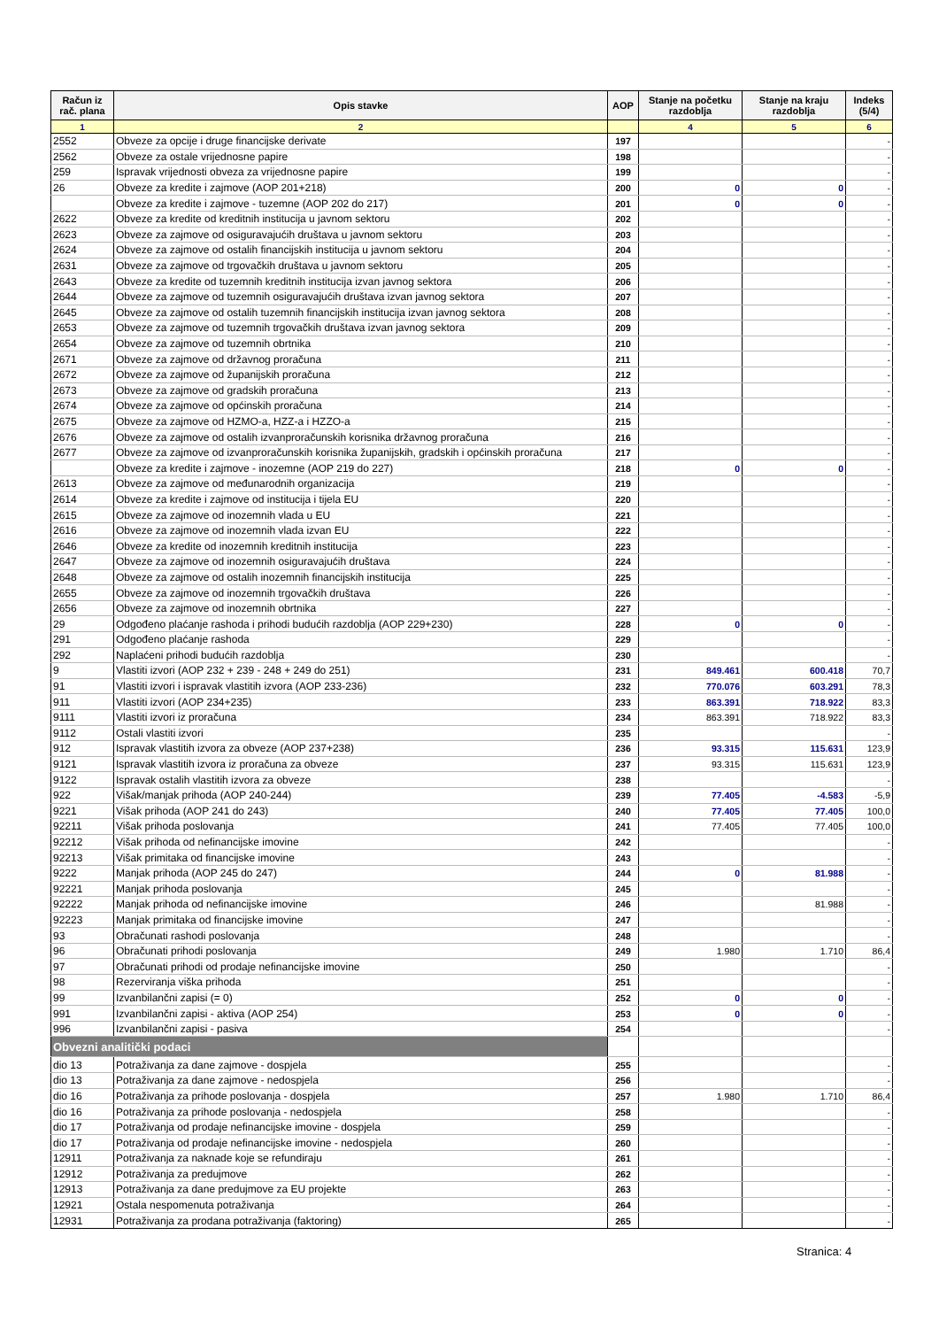| Račun iz rač. plana | Opis stavke | AOP | Stanje na početku razdoblja | Stanje na kraju razdoblja | Indeks (5/4) |
| --- | --- | --- | --- | --- | --- |
| 1 | 2 | | 4 | 5 | 6 |
| 2552 | Obveze za opcije i druge financijske derivate | 197 | | | - |
| 2562 | Obveze za ostale vrijednosne papire | 198 | | | - |
| 259 | Ispravak vrijednosti obveza za vrijednosne papire | 199 | | | - |
| 26 | Obveze za kredite i zajmove (AOP 201+218) | 200 | 0 | 0 | - |
| | Obveze za kredite i zajmove - tuzemne (AOP 202 do 217) | 201 | 0 | 0 | - |
| 2622 | Obveze za kredite od kreditnih institucija u javnom sektoru | 202 | | | - |
| 2623 | Obveze za zajmove od osiguravajućih društava u javnom sektoru | 203 | | | - |
| 2624 | Obveze za zajmove od ostalih financijskih institucija u javnom sektoru | 204 | | | - |
| 2631 | Obveze za zajmove od trgovačkih društava u javnom sektoru | 205 | | | - |
| 2643 | Obveze za kredite od tuzemnih kreditnih institucija izvan javnog sektora | 206 | | | - |
| 2644 | Obveze za zajmove od tuzemnih osiguravajućih društava izvan javnog sektora | 207 | | | - |
| 2645 | Obveze za zajmove od ostalih tuzemnih financijskih institucija izvan javnog sektora | 208 | | | - |
| 2653 | Obveze za zajmove od tuzemnih trgovačkih društava izvan javnog sektora | 209 | | | - |
| 2654 | Obveze za zajmove od tuzemnih obrtnika | 210 | | | - |
| 2671 | Obveze za zajmove od državnog proračuna | 211 | | | - |
| 2672 | Obveze za zajmove od županijskih proračuna | 212 | | | - |
| 2673 | Obveze za zajmove od gradskih proračuna | 213 | | | - |
| 2674 | Obveze za zajmove od općinskih proračuna | 214 | | | - |
| 2675 | Obveze za zajmove od HZMO-a, HZZ-a i HZZO-a | 215 | | | - |
| 2676 | Obveze za zajmove od ostalih izvanproračunskih korisnika državnog proračuna | 216 | | | - |
| 2677 | Obveze za zajmove od izvanproračunskih korisnika županijskih, gradskih i općinskih proračuna | 217 | | | - |
| | Obveze za kredite i zajmove - inozemne (AOP 219 do 227) | 218 | 0 | 0 | - |
| 2613 | Obveze za zajmove od međunarodnih organizacija | 219 | | | - |
| 2614 | Obveze za kredite i zajmove od institucija i tijela EU | 220 | | | - |
| 2615 | Obveze za zajmove od inozemnih vlada u EU | 221 | | | - |
| 2616 | Obveze za zajmove od inozemnih vlada izvan EU | 222 | | | - |
| 2646 | Obveze za kredite od inozemnih kreditnih institucija | 223 | | | - |
| 2647 | Obveze za zajmove od inozemnih osiguravajućih društava | 224 | | | - |
| 2648 | Obveze za zajmove od ostalih inozemnih financijskih institucija | 225 | | | - |
| 2655 | Obveze za zajmove od inozemnih trgovačkih društava | 226 | | | - |
| 2656 | Obveze za zajmove od inozemnih obrtnika | 227 | | | - |
| 29 | Odgođeno plaćanje rashoda i prihodi budućih razdoblja (AOP 229+230) | 228 | 0 | 0 | - |
| 291 | Odgođeno plaćanje rashoda | 229 | | | - |
| 292 | Naplaćeni prihodi budućih razdoblja | 230 | | | - |
| 9 | Vlastiti izvori (AOP 232 + 239 - 248 + 249 do 251) | 231 | 849.461 | 600.418 | 70,7 |
| 91 | Vlastiti izvori i ispravak vlastitih izvora (AOP 233-236) | 232 | 770.076 | 603.291 | 78,3 |
| 911 | Vlastiti izvori (AOP 234+235) | 233 | 863.391 | 718.922 | 83,3 |
| 9111 | Vlastiti izvori iz proračuna | 234 | 863.391 | 718.922 | 83,3 |
| 9112 | Ostali vlastiti izvori | 235 | | | - |
| 912 | Ispravak vlastitih izvora za obveze (AOP 237+238) | 236 | 93.315 | 115.631 | 123,9 |
| 9121 | Ispravak vlastitih izvora iz proračuna za obveze | 237 | 93.315 | 115.631 | 123,9 |
| 9122 | Ispravak ostalih vlastitih izvora za obveze | 238 | | | - |
| 922 | Višak/manjak prihoda (AOP 240-244) | 239 | 77.405 | -4.583 | -5,9 |
| 9221 | Višak prihoda (AOP 241 do 243) | 240 | 77.405 | 77.405 | 100,0 |
| 92211 | Višak prihoda poslovanja | 241 | 77.405 | 77.405 | 100,0 |
| 92212 | Višak prihoda od nefinancijske imovine | 242 | | | - |
| 92213 | Višak primitaka od financijske imovine | 243 | | | - |
| 9222 | Manjak prihoda (AOP 245 do 247) | 244 | 0 | 81.988 | - |
| 92221 | Manjak prihoda poslovanja | 245 | | | - |
| 92222 | Manjak prihoda od nefinancijske imovine | 246 | | 81.988 | - |
| 92223 | Manjak primitaka od financijske imovine | 247 | | | - |
| 93 | Obračunati rashodi poslovanja | 248 | | | - |
| 96 | Obračunati prihodi poslovanja | 249 | 1.980 | 1.710 | 86,4 |
| 97 | Obračunati prihodi od prodaje nefinancijske imovine | 250 | | | - |
| 98 | Rezerviranja viška prihoda | 251 | | | - |
| 99 | Izvanbilančni zapisi (= 0) | 252 | 0 | 0 | - |
| 991 | Izvanbilančni zapisi - aktiva (AOP 254) | 253 | 0 | 0 | - |
| 996 | Izvanbilančni zapisi - pasiva | 254 | | | - |
| Obvezni analitički podaci | | | | | |
| dio 13 | Potraživanja za dane zajmove - dospjela | 255 | | | - |
| dio 13 | Potraživanja za dane zajmove - nedospjela | 256 | | | - |
| dio 16 | Potraživanja za prihode poslovanja - dospjela | 257 | 1.980 | 1.710 | 86,4 |
| dio 16 | Potraživanja za prihode poslovanja - nedospjela | 258 | | | - |
| dio 17 | Potraživanja od prodaje nefinancijske imovine - dospjela | 259 | | | - |
| dio 17 | Potraživanja od prodaje nefinancijske imovine - nedospjela | 260 | | | - |
| 12911 | Potraživanja za naknade koje se refundiraju | 261 | | | - |
| 12912 | Potraživanja za predujmove | 262 | | | - |
| 12913 | Potraživanja za dane predujmove za EU projekte | 263 | | | - |
| 12921 | Ostala nespomenuta potraživanja | 264 | | | - |
| 12931 | Potraživanja za prodana potraživanja (faktoring) | 265 | | | - |
Stranica: 4